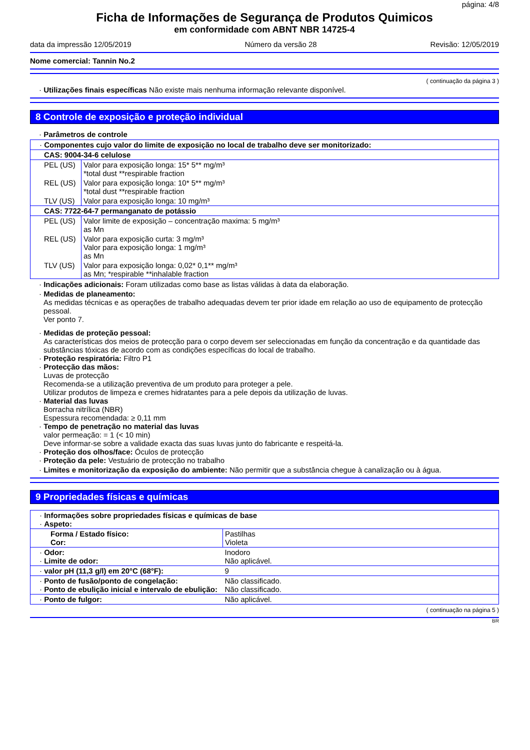página: 4/8
Ficha de Informações de Segurança de Produtos Quimicos
em conformidade com ABNT NBR 14725-4
data da impressão 12/05/2019 Número da versão 28 Revisão: 12/05/2019
Nome comercial: Tannin No.2
( continuação da página 3 )
· Utilizações finais específicas Não existe mais nenhuma informação relevante disponível.
8 Controle de exposição e proteção individual
· Parâmetros de controle
| · Componentes cujo valor do limite de exposição no local de trabalho deve ser monitorizado: | |
| CAS: 9004-34-6 celulose | |
| PEL (US) | Valor para exposição longa: 15* 5** mg/m³ *total dust **respirable fraction |
| REL (US) | Valor para exposição longa: 10* 5** mg/m³ *total dust **respirable fraction |
| TLV (US) | Valor para exposição longa: 10 mg/m³ |
| CAS: 7722-64-7 permanganato de potássio | |
| PEL (US) | Valor limite de exposição – concentração maxima: 5 mg/m³ as Mn |
| REL (US) | Valor para exposição curta: 3 mg/m³ Valor para exposição longa: 1 mg/m³ as Mn |
| TLV (US) | Valor para exposição longa: 0,02* 0,1** mg/m³ as Mn; *respirable **inhalable fraction |
· Indicações adicionais: Foram utilizadas como base as listas válidas à data da elaboração.
· Medidas de planeamento:
As medidas técnicas e as operações de trabalho adequadas devem ter prior idade em relação ao uso de equipamento de protecção pessoal.
Ver ponto 7.
· Medidas de proteção pessoal:
As características dos meios de protecção para o corpo devem ser seleccionadas em função da concentração e da quantidade das substâncias tóxicas de acordo com as condições específicas do local de trabalho.
· Proteção respiratória: Filtro P1
· Protecção das mãos:
Luvas de protecção
Recomenda-se a utilização preventiva de um produto para proteger a pele.
Utilizar produtos de limpeza e cremes hidratantes para a pele depois da utilização de luvas.
· Material das luvas
Borracha nitrílica (NBR)
Espessura recomendada: ≥ 0,11 mm
· Tempo de penetração no material das luvas
valor permeação: = 1 (< 10 min)
Deve informar-se sobre a validade exacta das suas luvas junto do fabricante e respeitá-la.
· Proteção dos olhos/face: Óculos de protecção
· Proteção da pele: Vestuário de protecção no trabalho
· Limites e monitorização da exposição do ambiente: Não permitir que a substância chegue à canalização ou à água.
9 Propriedades físicas e químicas
| · Informações sobre propriedades físicas e químicas de base · Aspeto: | |
| Forma / Estado físico: Cor: | Pastilhas Violeta |
| · Odor: · Limite de odor: | Inodoro Não aplicável. |
| · valor pH (11,3 g/l) em 20°C (68°F): | 9 |
| · Ponto de fusão/ponto de congelação: · Ponto de ebulição inicial e intervalo de ebulição: | Não classificado. Não classificado. |
| · Ponto de fulgor: | Não aplicável. |
( continuação na página 5 )
BR